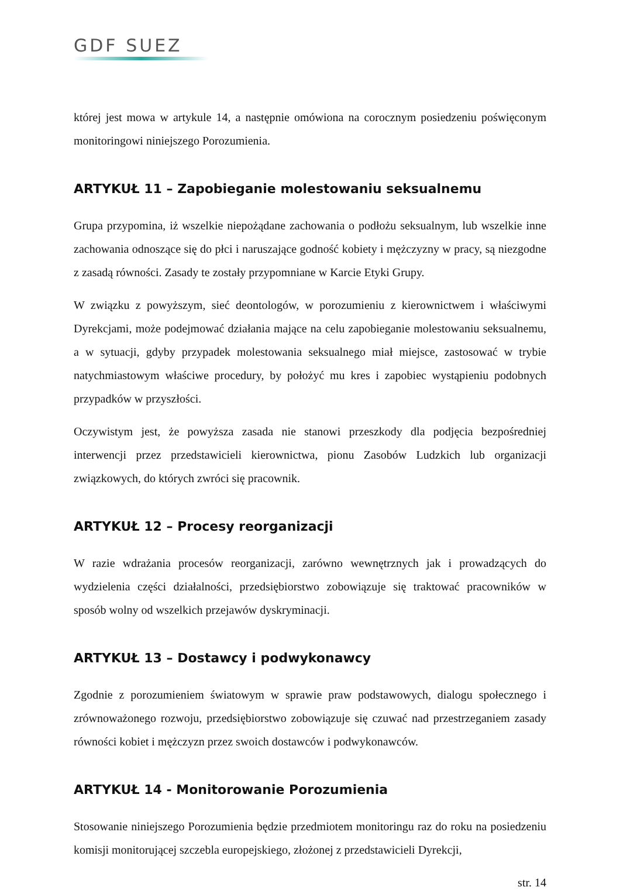GDF SUEZ
której jest mowa w artykule 14, a następnie omówiona na corocznym posiedzeniu poświęconym monitoringowi niniejszego Porozumienia.
ARTYKUŁ 11 – Zapobieganie molestowaniu seksualnemu
Grupa przypomina, iż wszelkie niepożądane zachowania o podłożu seksualnym, lub wszelkie inne zachowania odnoszące się do płci i naruszające godność kobiety i mężczyzny w pracy, są niezgodne z zasadą równości. Zasady te zostały przypomniane w Karcie Etyki Grupy.
W związku z powyższym, sieć deontologów, w porozumieniu z kierownictwem i właściwymi Dyrekcjami, może podejmować działania mające na celu zapobieganie molestowaniu seksualnemu, a w sytuacji, gdyby przypadek molestowania seksualnego miał miejsce, zastosować w trybie natychmiastowym właściwe procedury, by położyć mu kres i zapobiec wystąpieniu podobnych przypadków w przyszłości.
Oczywistym jest, że powyższa zasada nie stanowi przeszkody dla podjęcia bezpośredniej interwencji przez przedstawicieli kierownictwa, pionu Zasobów Ludzkich lub organizacji związkowych, do których zwróci się pracownik.
ARTYKUŁ 12 – Procesy reorganizacji
W razie wdrażania procesów reorganizacji, zarówno wewnętrznych jak i prowadzących do wydzielenia części działalności, przedsiębiorstwo zobowiązuje się traktować pracowników w sposób wolny od wszelkich przejawów dyskryminacji.
ARTYKUŁ 13 – Dostawcy i podwykonawcy
Zgodnie z porozumieniem światowym w sprawie praw podstawowych, dialogu społecznego i zrównoważonego rozwoju, przedsiębiorstwo zobowiązuje się czuwać nad przestrzeganiem zasady równości kobiet i mężczyzn przez swoich dostawców i podwykonawców.
ARTYKUŁ 14 - Monitorowanie Porozumienia
Stosowanie niniejszego Porozumienia będzie przedmiotem monitoringu raz do roku na posiedzeniu komisji monitorującej szczebla europejskiego, złożonej z przedstawicieli Dyrekcji,
str. 14